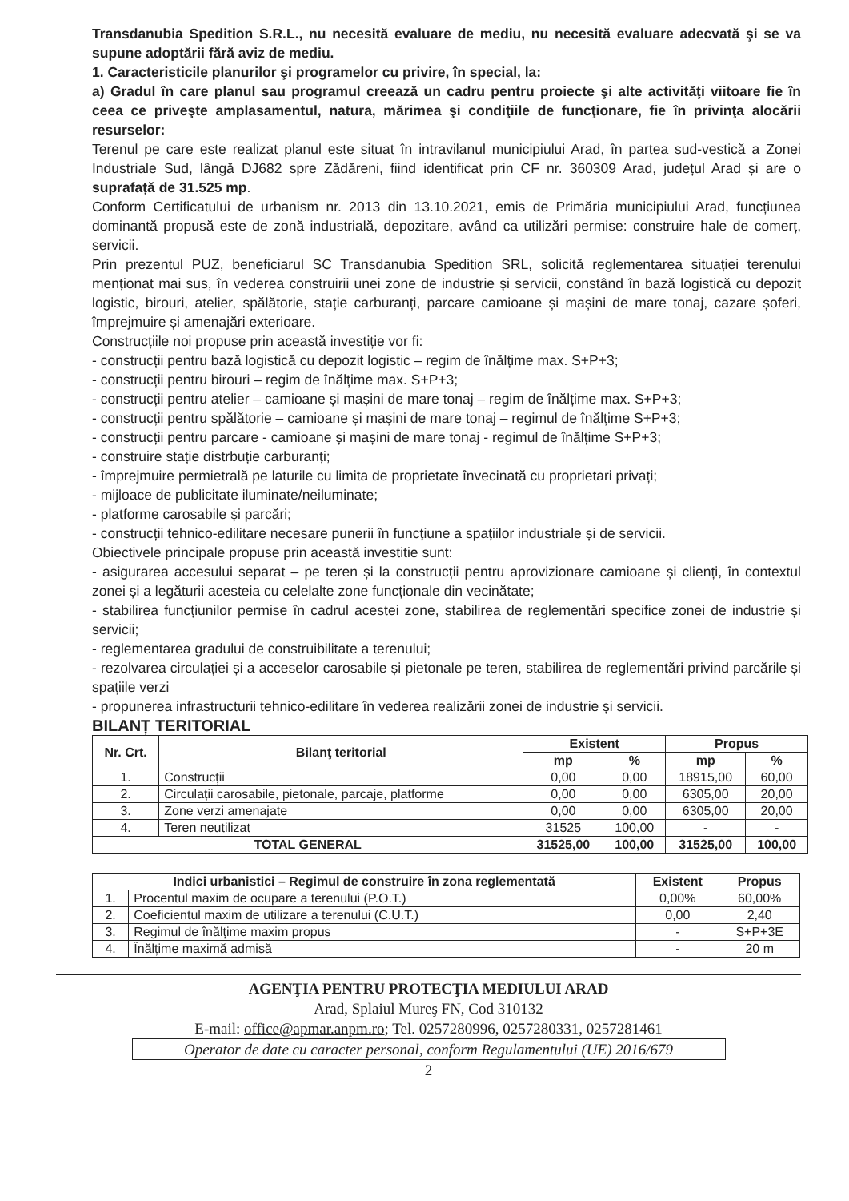Transdanubia Spedition S.R.L., nu necesită evaluare de mediu, nu necesită evaluare adecvată şi se va supune adoptării fără aviz de mediu.
1. Caracteristicile planurilor şi programelor cu privire, în special, la:
a) Gradul în care planul sau programul creează un cadru pentru proiecte şi alte activităţi viitoare fie în ceea ce priveşte amplasamentul, natura, mărimea şi condiţiile de funcţionare, fie în privinţa alocării resurselor:
Terenul pe care este realizat planul este situat în intravilanul municipiului Arad, în partea sud-vestică a Zonei Industriale Sud, lângă DJ682 spre Zădăreni, fiind identificat prin CF nr. 360309 Arad, județul Arad și are o suprafață de 31.525 mp.
Conform Certificatului de urbanism nr. 2013 din 13.10.2021, emis de Primăria municipiului Arad, funcțiunea dominantă propusă este de zonă industrială, depozitare, având ca utilizări permise: construire hale de comerț, servicii.
Prin prezentul PUZ, beneficiarul SC Transdanubia Spedition SRL, solicită reglementarea situației terenului menționat mai sus, în vederea construirii unei zone de industrie și servicii, constând în bază logistică cu depozit logistic, birouri, atelier, spălătorie, stație carburanți, parcare camioane și mașini de mare tonaj, cazare șoferi, împrejmuire și amenajări exterioare.
Construcțiile noi propuse prin această investiție vor fi:
- construcții pentru bază logistică cu depozit logistic – regim de înălțime max. S+P+3;
- construcții pentru birouri – regim de înălțime max. S+P+3;
- construcții pentru atelier – camioane și mașini de mare tonaj – regim de înălțime max. S+P+3;
- construcții pentru spălătorie – camioane și mașini de mare tonaj – regimul de înălțime S+P+3;
- construcții pentru parcare - camioane și mașini de mare tonaj - regimul de înălțime S+P+3;
- construire stație distrbuție carburanți;
- împrejmuire permietrală pe laturile cu limita de proprietate învecinată cu proprietari privați;
- mijloace de publicitate iluminate/neiluminate;
- platforme carosabile și parcări;
- construcții tehnico-edilitare necesare punerii în funcțiune a spațiilor industriale și de servicii.
Obiectivele principale propuse prin această investitie sunt:
- asigurarea accesului separat – pe teren și la construcții pentru aprovizionare camioane și clienți, în contextul zonei și a legăturii acesteia cu celelalte zone funcționale din vecinătate;
- stabilirea funcțiunilor permise în cadrul acestei zone, stabilirea de reglementări specifice zonei de industrie și servicii;
- reglementarea gradului de construibilitate a terenului;
- rezolvarea circulației și a acceselor carosabile și pietonale pe teren, stabilirea de reglementări privind parcările și spațiile verzi
- propunerea infrastructurii tehnico-edilitare în vederea realizării zonei de industrie și servicii.
BILANȚ TERITORIAL
| Nr. Crt. | Bilanţ teritorial | Existent | | Propus | |
| --- | --- | --- | --- | --- | --- |
| | | mp | % | mp | % |
| 1. | Construcții | 0,00 | 0,00 | 18915,00 | 60,00 |
| 2. | Circulații carosabile, pietonale, parcaje, platforme | 0,00 | 0,00 | 6305,00 | 20,00 |
| 3. | Zone verzi amenajate | 0,00 | 0,00 | 6305,00 | 20,00 |
| 4. | Teren neutilizat | 31525 | 100,00 | - | - |
| TOTAL GENERAL | | 31525,00 | 100,00 | 31525,00 | 100,00 |
| Indici urbanistici – Regimul de construire în zona reglementată | | Existent | Propus |
| --- | --- | --- | --- |
| 1. | Procentul maxim de ocupare a terenului (P.O.T.) | 0,00% | 60,00% |
| 2. | Coeficientul maxim de utilizare a terenului (C.U.T.) | 0,00 | 2,40 |
| 3. | Regimul de înălțime maxim propus | - | S+P+3E |
| 4. | Înălțime maximă admisă | - | 20 m |
AGENŢIA PENTRU PROTECŢIA MEDIULUI ARAD
Arad, Splaiul Mureş FN, Cod 310132
E-mail: office@apmar.anpm.ro; Tel. 0257280996, 0257280331, 0257281461
Operator de date cu caracter personal, conform Regulamentului (UE) 2016/679
2